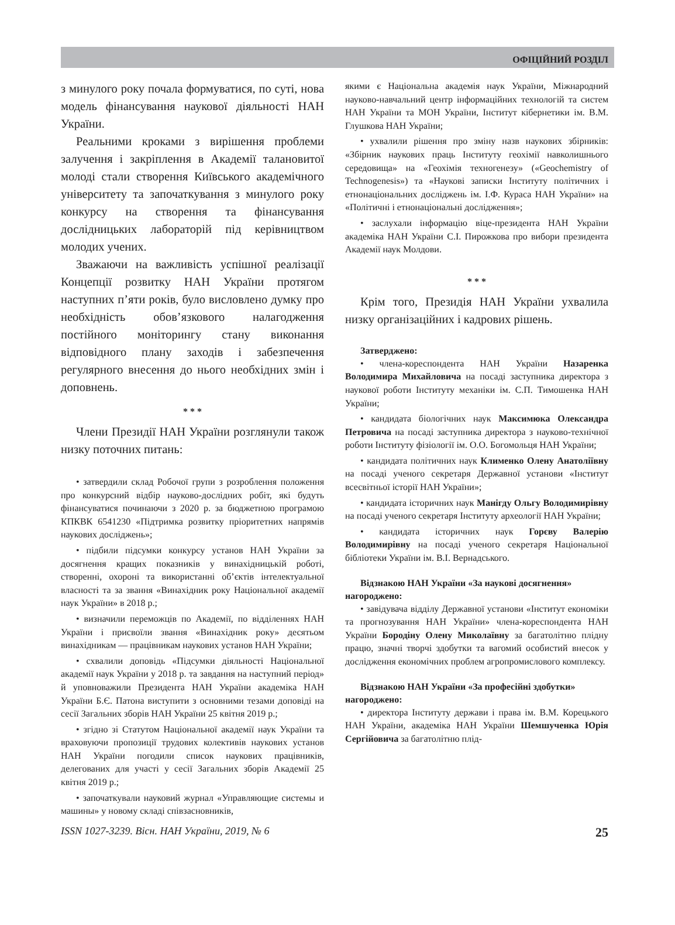ОФІЦІЙНИЙ РОЗДІЛ
з минулого року почала формуватися, по суті, нова модель фінансування наукової діяльності НАН України.
Реальними кроками з вирішення проблеми залучення і закріплення в Академії талановитої молоді стали створення Київського академічного університету та започаткування з минулого року конкурсу на створення та фінансування дослідницьких лабораторій під керівництвом молодих учених.
Зважаючи на важливість успішної реалізації Концепції розвитку НАН України протягом наступних п’яти років, було висловлено думку про необхідність обов’язкового налагодження постійного моніторингу стану виконання відповідного плану заходів і забезпечення регулярного внесення до нього необхідних змін і доповнень.
* * *
Члени Президії НАН України розглянули також низку поточних питань:
• затвердили склад Робочої групи з розроблення положення про конкурсний відбір науково-дослідних робіт, які будуть фінансуватися починаючи з 2020 р. за бюджетною програмою КПКВК 6541230 «Підтримка розвитку пріоритетних напрямів наукових досліджень»;
• підбили підсумки конкурсу установ НАН України за досягнення кращих показників у винахідницькій роботі, створенні, охороні та використанні об’єктів інтелектуальної власності та за звання «Винахідник року Національної академії наук України» в 2018 р.;
• визначили переможців по Академії, по відділеннях НАН України і присвоїли звання «Винахідник року» десятьом винахідникам — працівникам наукових установ НАН України;
• схвалили доповідь «Підсумки діяльності Національної академії наук України у 2018 р. та завдання на наступний період» й уповноважили Президента НАН України академіка НАН України Б.Є. Патона виступити з основними тезами доповіді на сесії Загальних зборів НАН України 25 квітня 2019 р.;
• згідно зі Статутом Національної академії наук України та враховуючи пропозиції трудових колективів наукових установ НАН України погодили список наукових працівників, делегованих для участі у сесії Загальних зборів Академії 25 квітня 2019 р.;
• започаткували науковий журнал «Управляющие системы и машины» у новому складі співзасновників,
якими є Національна академія наук України, Міжнародний науково-навчальний центр інформаційних технологій та систем НАН України та МОН України, Інститут кібернетики ім. В.М. Глушкова НАН України;
• ухвалили рішення про зміну назв наукових збірників: «Збірник наукових праць Інституту геохімії навколишнього середовища» на «Геохімія техногенезу» («Geochemistry of Technogenesis») та «Наукові записки Інституту політичних і етнонаціональних досліджень ім. І.Ф. Кураса НАН України» на «Політичні і етнонаціональні дослідження»;
• заслухали інформацію віце-президента НАН України академіка НАН України С.І. Пирожкова про вибори президента Академії наук Молдови.
* * *
Крім того, Президія НАН України ухвалила низку організаційних і кадрових рішень.
Затверджено:
• члена-кореспондента НАН України Назаренка Володимира Михайловича на посаді заступника директора з наукової роботи Інституту механіки ім. С.П. Тимошенка НАН України;
• кандидата біологічних наук Максимюка Олександра Петровича на посаді заступника директора з науково-технічної роботи Інституту фізіології ім. О.О. Богомольця НАН України;
• кандидата політичних наук Клименко Олену Анатоліївну на посаді ученого секретаря Державної установи «Інститут всесвітньої історії НАН України»;
• кандидата історичних наук Манігду Ольгу Володимирівну на посаді ученого секретаря Інституту археології НАН України;
• кандидата історичних наук Горєву Валерію Володимирівну на посаді ученого секретаря Національної бібліотеки України ім. В.І. Вернадського.
Відзнакою НАН України «За наукові досягнення» нагороджено:
• завідувача відділу Державної установи «Інститут економіки та прогнозування НАН України» члена-кореспондента НАН України Бородіну Олену Миколаївну за багатолітню плідну працю, значні творчі здобутки та вагомий особистий внесок у дослідження економічних проблем агропромислового комплексу.
Відзнакою НАН України «За професійні здобутки» нагороджено:
• директора Інституту держави і права ім. В.М. Корецького НАН України, академіка НАН України Шемшученка Юрія Сергійовича за багатолітню плід-
ISSN 1027-3239. Вісн. НАН України, 2019, № 6 25